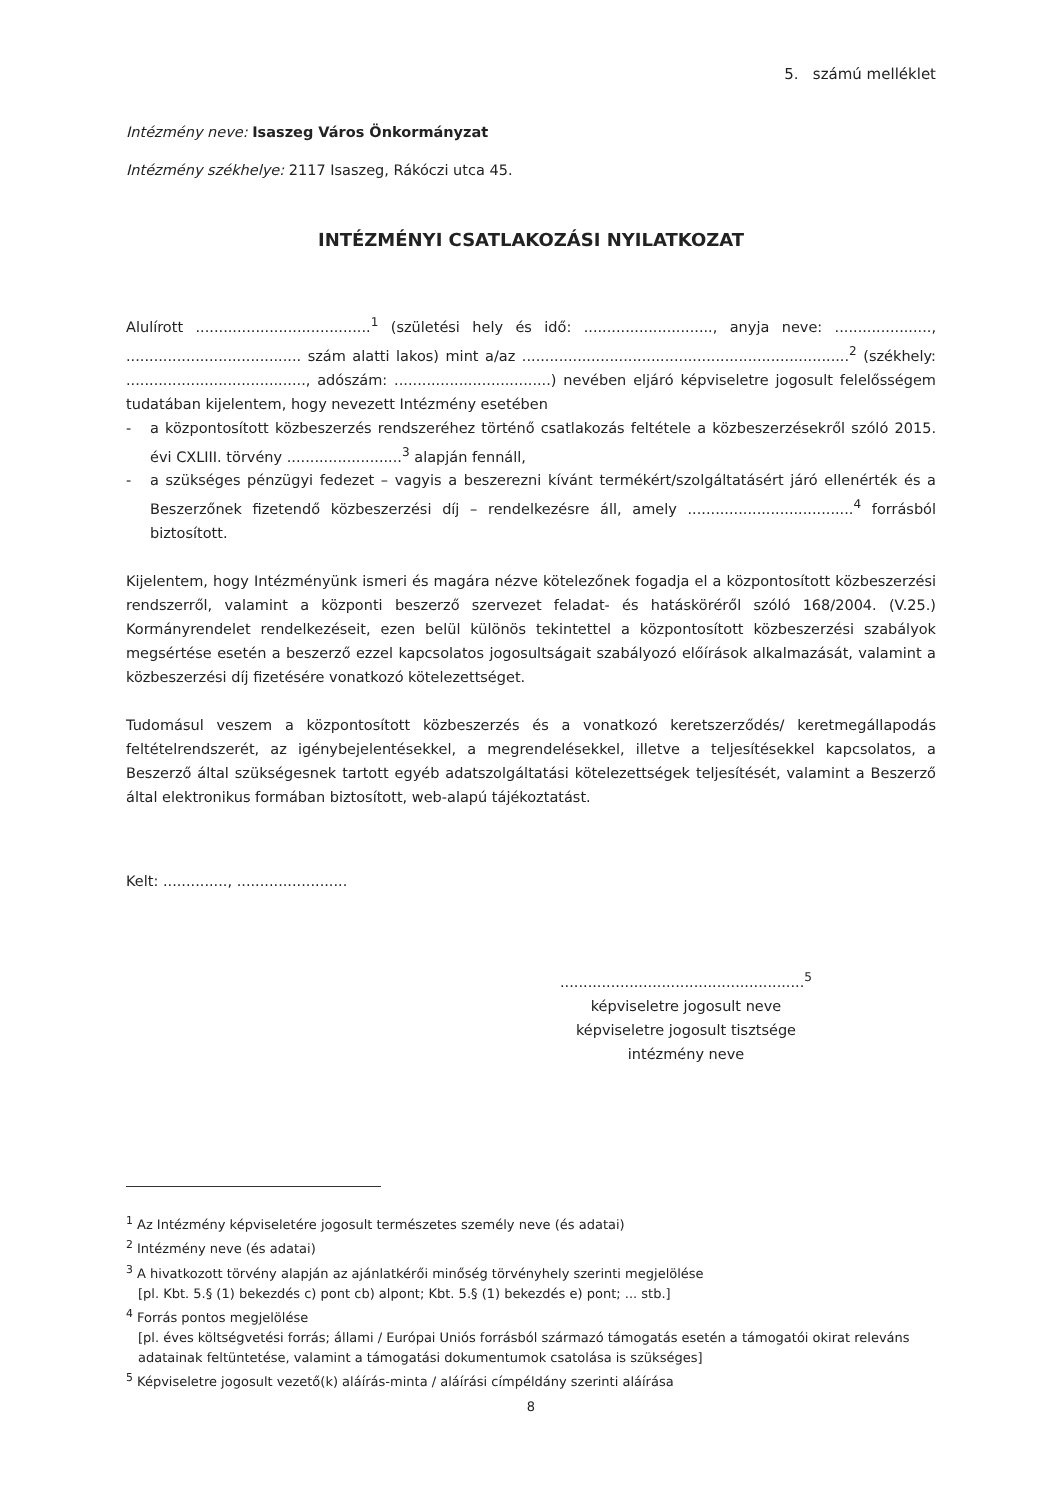5. számú melléklet
Intézmény neve: Isaszeg Város Önkormányzat
Intézmény székhelye: 2117 Isaszeg, Rákóczi utca 45.
INTÉZMÉNYI CSATLAKOZÁSI NYILATKOZAT
Alulírott ......................................<sup>1</sup> (születési hely és idő: ............................, anyja neve: ....................., ...................................... szám alatti lakos) mint a/az .......................................................................<sup>2</sup> (székhely: ......................................., adószám: ..................................) nevében eljáró képviseletre jogosult felelősségem tudatában kijelentem, hogy nevezett Intézmény esetében
- a központosított közbeszerzés rendszeréhez történő csatlakozás feltétele a közbeszerzésekről szóló 2015. évi CXLIII. törvény .........................<sup>3</sup> alapján fennáll,
- a szükséges pénzügyi fedezet – vagyis a beszerezni kívánt termékért/szolgáltatásért járó ellenérték és a Beszerzőnek fizetendő közbeszerzési díj – rendelkezésre áll, amely ....................................<sup>4</sup> forrásból biztosított.
Kijelentem, hogy Intézményünk ismeri és magára nézve kötelezőnek fogadja el a központosított közbeszerzési rendszerről, valamint a központi beszerző szervezet feladat- és hatásköréről szóló 168/2004. (V.25.) Kormányrendelet rendelkezéseit, ezen belül különös tekintettel a központosított közbeszerzési szabályok megsértése esetén a beszerző ezzel kapcsolatos jogosultságait szabályozó előírások alkalmazását, valamint a közbeszerzési díj fizetésére vonatkozó kötelezettséget.
Tudomásul veszem a központosított közbeszerzés és a vonatkozó keretszerződés/ keretmegállapodás feltételrendszerét, az igénybejelentésekkel, a megrendelésekkel, illetve a teljesítésekkel kapcsolatos, a Beszerző által szükségesnek tartott egyéb adatszolgáltatási kötelezettségek teljesítését, valamint a Beszerző által elektronikus formában biztosított, web-alapú tájékoztatást.
Kelt: .............., ........................
.....................................................<sup>5</sup>
képviseletre jogosult neve
képviseletre jogosult tisztsége
intézmény neve
<sup>1</sup> Az Intézmény képviseletére jogosult természetes személy neve (és adatai)
<sup>2</sup> Intézmény neve (és adatai)
<sup>3</sup> A hivatkozott törvény alapján az ajánlatkérői minőség törvényhely szerinti megjelölése
[pl. Kbt. 5.§ (1) bekezdés c) pont cb) alpont; Kbt. 5.§ (1) bekezdés e) pont; ... stb.]
<sup>4</sup> Forrás pontos megjelölése
[pl. éves költségvetési forrás; állami / Európai Uniós forrásból származó támogatás esetén a támogatói okirat releváns adatainak feltüntetése, valamint a támogatási dokumentumok csatolása is szükséges]
<sup>5</sup> Képviseletre jogosult vezető(k) aláírás-minta / aláírási címpéldány szerinti aláírása
8